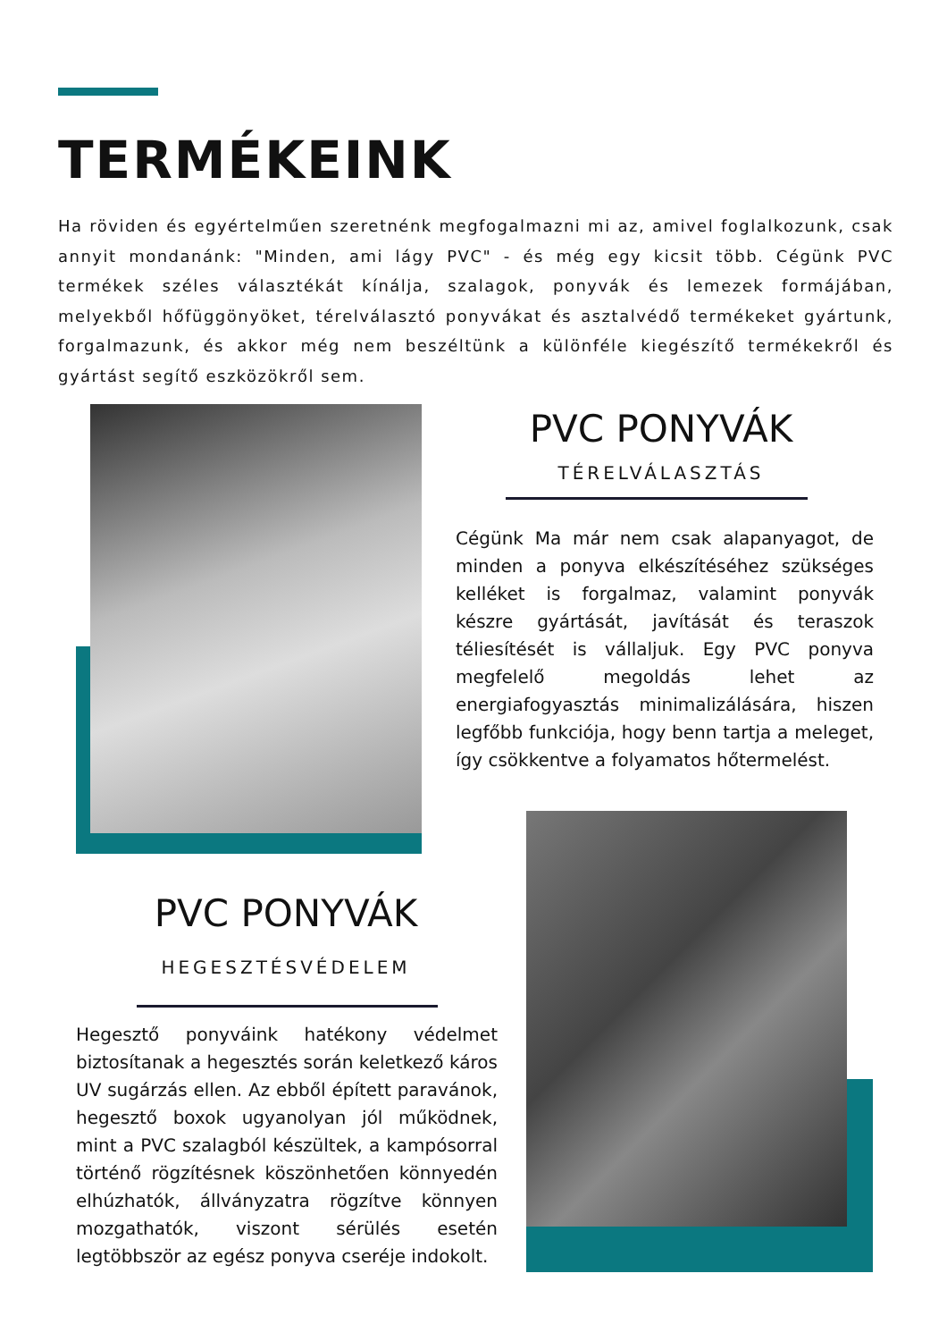TERMÉKEINK
Ha röviden és egyértelműen szeretnénk megfogalmazni mi az, amivel foglalkozunk, csak annyit mondanánk: "Minden, ami lágy PVC" - és még egy kicsit több. Cégünk PVC termékek széles választékát kínálja, szalagok, ponyvák és lemezek formájában, melyekből hőfüggönyöket, térelválasztó ponyvákat és asztalvédő termékeket gyártunk, forgalmazunk, és akkor még nem beszéltünk a különféle kiegészítő termékekről és gyártást segítő eszközökről sem.
PVC PONYVÁK
TÉRELVÁLASZTÁS
Cégünk Ma már nem csak alapanyagot, de minden a ponyva elkészítéséhez szükséges kelléket is forgalmaz, valamint ponyvák készre gyártását, javítását és teraszok téliesítését is vállaljuk. Egy PVC ponyva megfelelő megoldás lehet az energiafogyasztás minimalizálására, hiszen legfőbb funkciója, hogy benn tartja a meleget, így csökkentve a folyamatos hőtermelést.
PVC PONYVÁK
HEGESZTÉSVÉDELEM
Hegesztő ponyváink hatékony védelmet biztosítanak a hegesztés során keletkező káros UV sugárzás ellen. Az ebből épített paravánok, hegesztő boxok ugyanolyan jól működnek, mint a PVC szalagból készültek, a kampósorral történő rögzítésnek köszönhetően könnyedén elhúzhatók, állványzatra rögzítve könnyen mozgathatók, viszont sérülés esetén legtöbbször az egész ponyva cseréje indokolt.